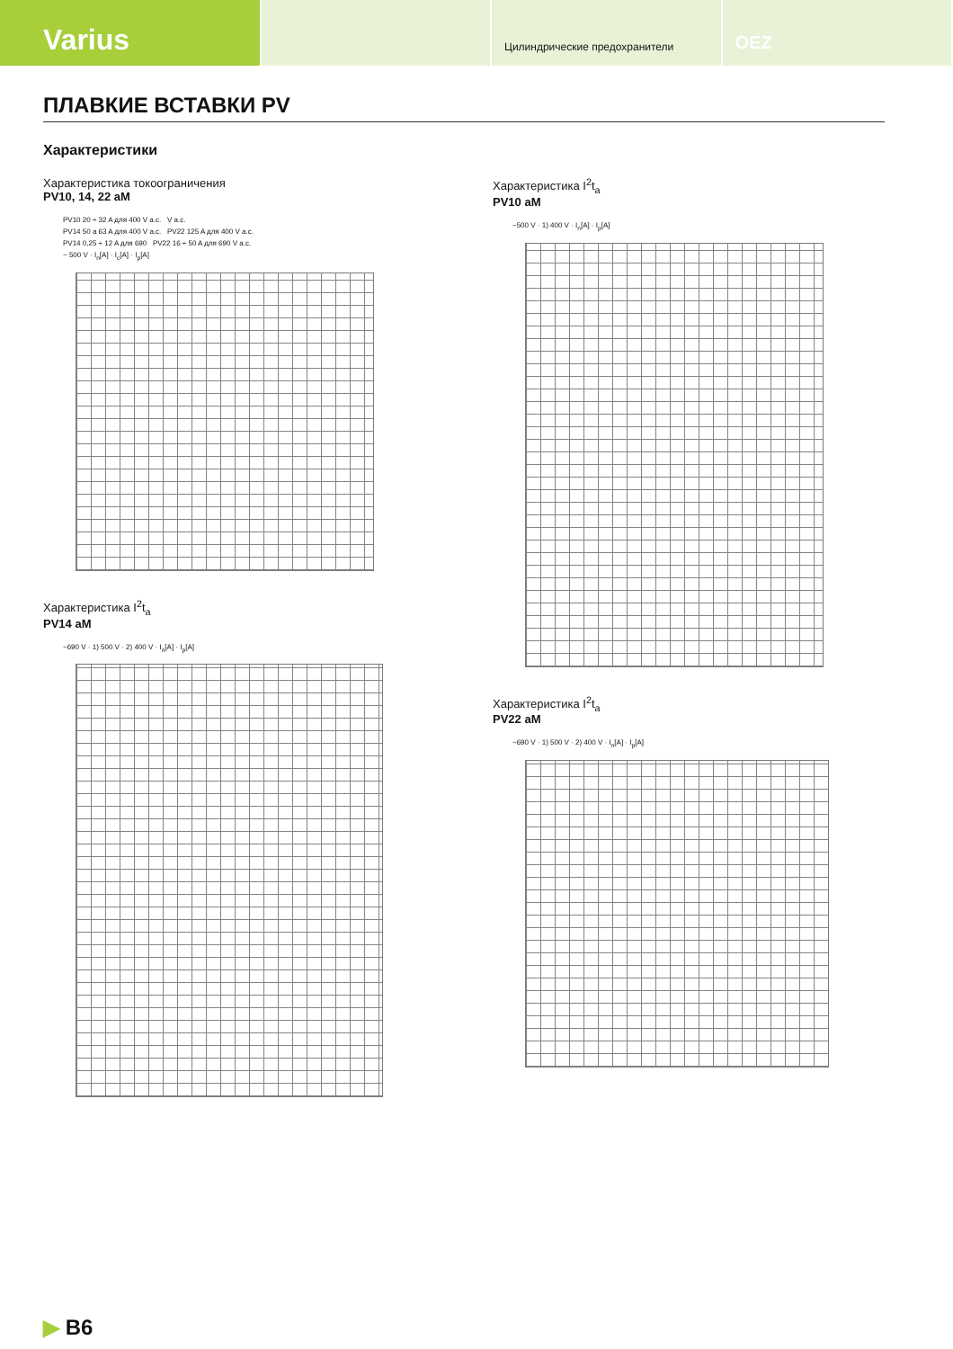Varius
Цилиндрические предохранители
OEZ
ПЛАВКИЕ ВСТАВКИ PV
Характеристики
Характеристика токоограничения
PV10, 14, 22 aM
PV10 20 ÷ 32 A для 400 V a.c. V a.c.
PV14 50 a 63 A для 400 V a.c. PV22 125 A для 400 V a.c.
PV14 0,25 ÷ 12 A для 690 PV22 16 ÷ 50 A для 690 V a.c.
~ 500 V · I<sub>n</sub>[A] · I<sub>c</sub>[A] · I<sub>p</sub>[A]
Характеристика I<sup>2</sup>t<sub>a</sub>
PV14 aM
~690 V · 1) 500 V · 2) 400 V · I<sub>n</sub>[A] · I<sub>p</sub>[A]
Характеристика I<sup>2</sup>t<sub>a</sub>
PV10 aM
~500 V · 1) 400 V · I<sub>n</sub>[A] · I<sub>p</sub>[A]
Характеристика I<sup>2</sup>t<sub>a</sub>
PV22 aM
~690 V · 1) 500 V · 2) 400 V · I<sub>n</sub>[A] · I<sub>p</sub>[A]
▶ B6